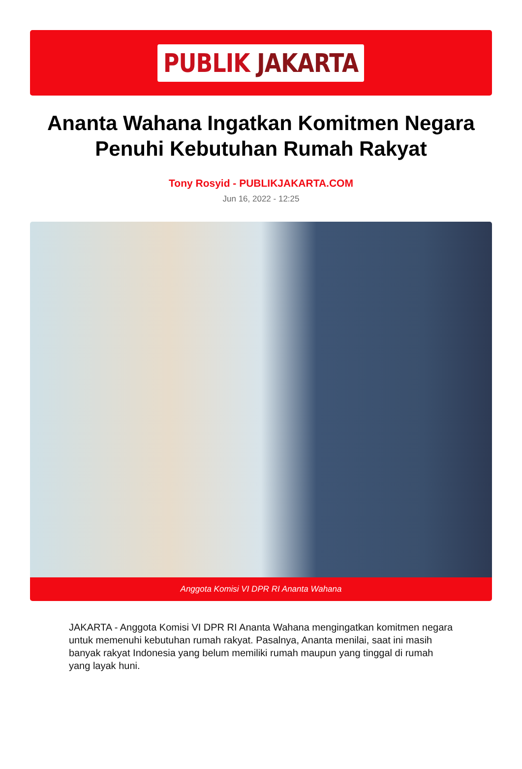PUBLIK JAKARTA
Ananta Wahana Ingatkan Komitmen Negara Penuhi Kebutuhan Rumah Rakyat
Tony Rosyid - PUBLIKJAKARTA.COM
Jun 16, 2022 - 12:25
Anggota Komisi VI DPR RI Ananta Wahana
JAKARTA - Anggota Komisi VI DPR RI Ananta Wahana mengingatkan komitmen negara untuk memenuhi kebutuhan rumah rakyat. Pasalnya, Ananta menilai, saat ini masih banyak rakyat Indonesia yang belum memiliki rumah maupun yang tinggal di rumah yang layak huni.